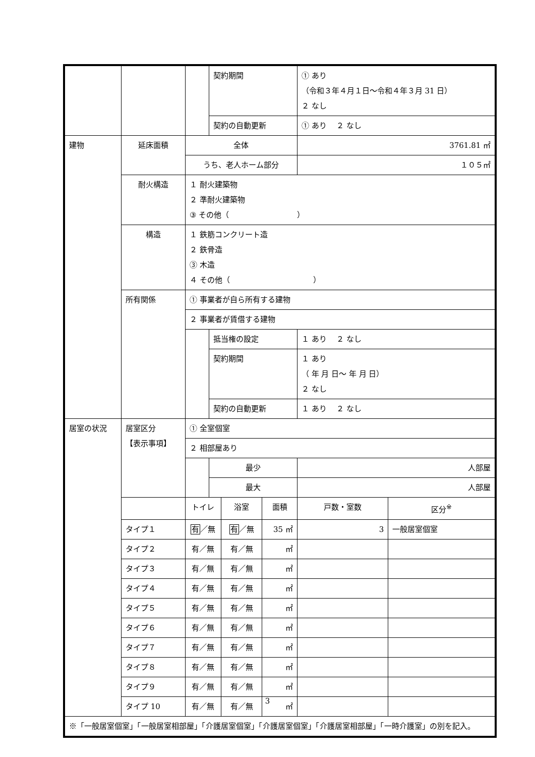| | | | 契約期間 | | | ① あり （令和３年４月１日～令和４年３月 31 日） ２ なし | |
| | | | 契約の自動更新 | | | ① あり ２ なし | |
| 建物 | 延床面積 | 全体 | | | | 3761.81 ㎡ | |
| | | うち、老人ホーム部分 | | | | １０５㎡ | |
| | 耐火構造 | １ 耐火建築物 ２ 準耐火建築物 ③ その他（ ） | | | | | |
| | 構造 | １ 鉄筋コンクリート造 ２ 鉄骨造 ③ 木造 ４ その他（ ） | | | | | |
| | 所有関係 | ① 事業者が自ら所有する建物 | | | | | |
| | | ２ 事業者が賃借する建物 | | | | | |
| | | | 抵当権の設定 | | | １ あり ２ なし | |
| | | | 契約期間 | | | １ あり （ 年 月 日～ 年 月 日） ２ なし | |
| | | | 契約の自動更新 | | | １ あり ２ なし | |
| 居室の状況 | 居室区分 【表示事項】 | ① 全室個室 | | | | | |
| | | ２ 相部屋あり | | | | | |
| | | | 最少 | | | 人部屋 | |
| | | | 最大 | | | 人部屋 | |
| | | トイレ | | 浴室 | 面積 | 戸数・室数 | 区分<sup>※</sup> |
| | タイプ１ | 有 ／無 | | 有 ／無 | 35 ㎡ | 3 | 一般居室個室 |
| | タイプ２ | 有／無 | | 有／無 | ㎡ | | |
| | タイプ３ | 有／無 | | 有／無 | ㎡ | | |
| | タイプ４ | 有／無 | | 有／無 | ㎡ | | |
| | タイプ５ | 有／無 | | 有／無 | ㎡ | | |
| | タイプ６ | 有／無 | | 有／無 | ㎡ | | |
| | タイプ７ | 有／無 | | 有／無 | ㎡ | | |
| | タイプ８ | 有／無 | | 有／無 | ㎡ | | |
| | タイプ９ | 有／無 | | 有／無 | ㎡ | | |
| | タイプ 10 | 有／無 | | 有／無 | ㎡ | | |
| ※「一般居室個室」「一般居室相部屋」「介護居室個室」「介護居室個室」「介護居室相部屋」「一時介護室」の別を記入。 | | | | | | | |
3